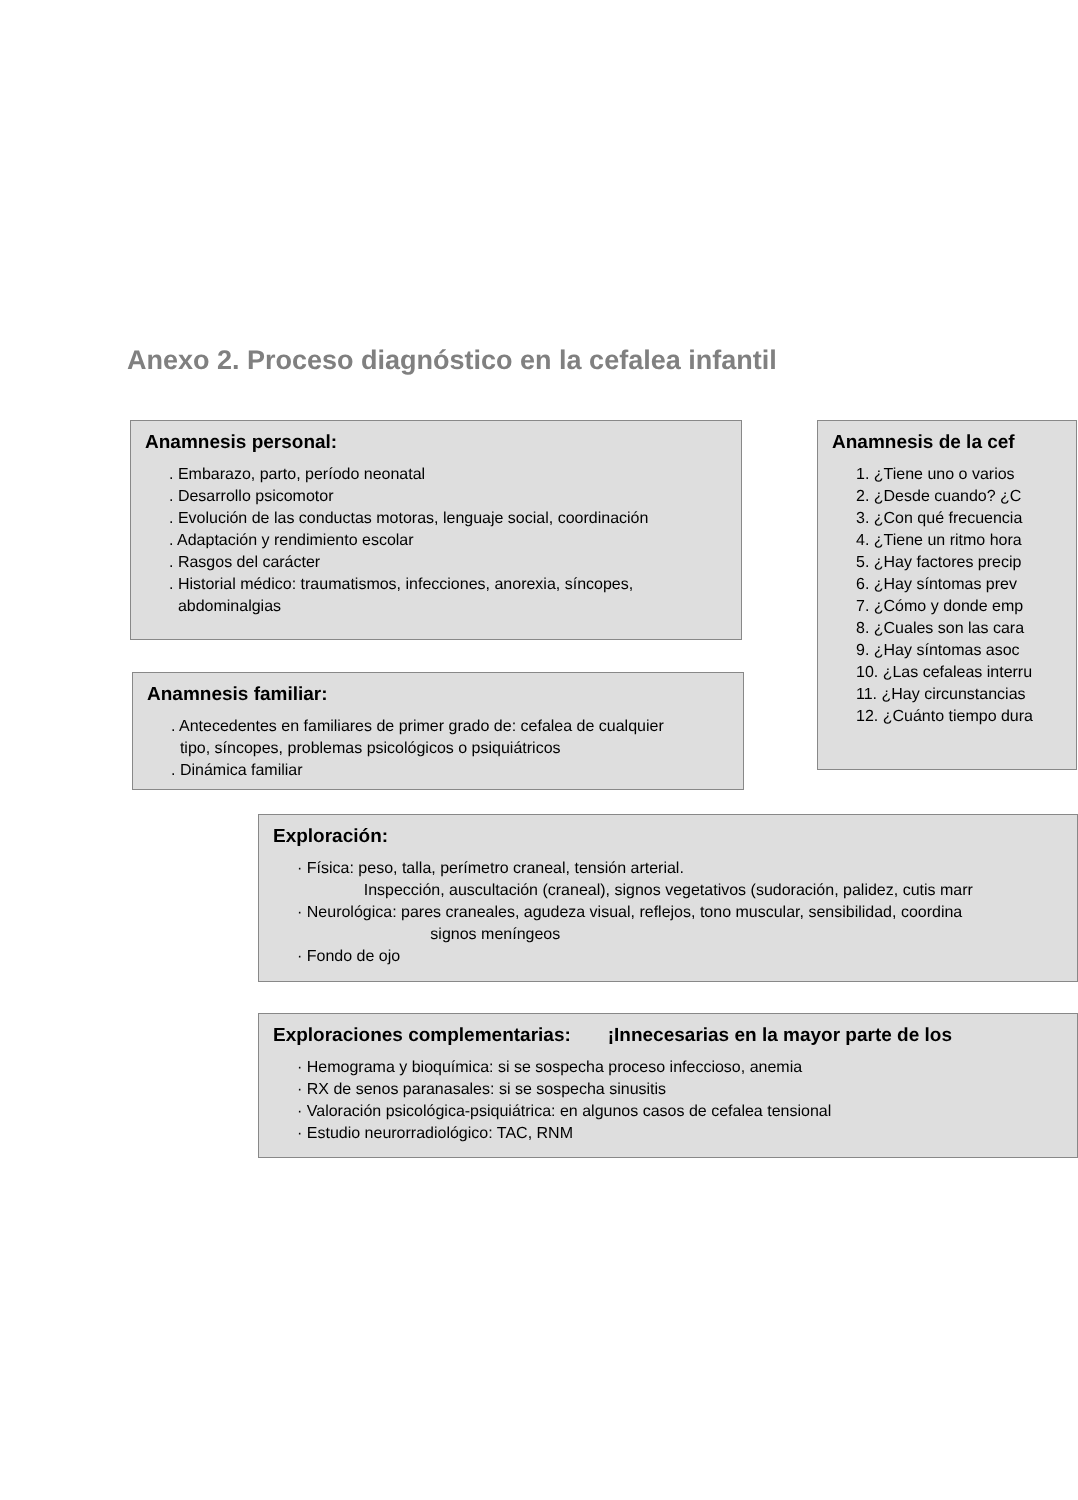Anexo 2. Proceso diagnóstico en la cefalea infantil
Anamnesis personal:
. Embarazo, parto, período neonatal
. Desarrollo psicomotor
. Evolución de las conductas motoras, lenguaje social, coordinación
. Adaptación y rendimiento escolar
. Rasgos del carácter
. Historial médico: traumatismos, infecciones, anorexia, síncopes,
abdominalgias
Anamnesis familiar:
. Antecedentes en familiares de primer grado de: cefalea de cualquier
tipo, síncopes, problemas psicológicos o psiquiátricos
. Dinámica familiar
Anamnesis de la cef
1. ¿Tiene uno o varios
2. ¿Desde cuando? ¿C
3. ¿Con qué frecuencia
4. ¿Tiene un ritmo hora
5. ¿Hay factores precip
6. ¿Hay síntomas prev
7. ¿Cómo y donde emp
8. ¿Cuales son las cara
9. ¿Hay síntomas asoc
10. ¿Las cefaleas interru
11. ¿Hay circunstancias
12. ¿Cuánto tiempo dura
Exploración:
· Física: peso, talla, perímetro craneal, tensión arterial.
Inspección, auscultación (craneal), signos vegetativos (sudoración, palidez, cutis marr
· Neurológica: pares craneales, agudeza visual, reflejos, tono muscular, sensibilidad, coordina
signos meníngeos
· Fondo de ojo
Exploraciones complementarias: ¡Innecesarias en la mayor parte de los
· Hemograma y bioquímica: si se sospecha proceso infeccioso, anemia
· RX de senos paranasales: si se sospecha sinusitis
· Valoración psicológica-psiquiátrica: en algunos casos de cefalea tensional
· Estudio neurorradiológico: TAC, RNM